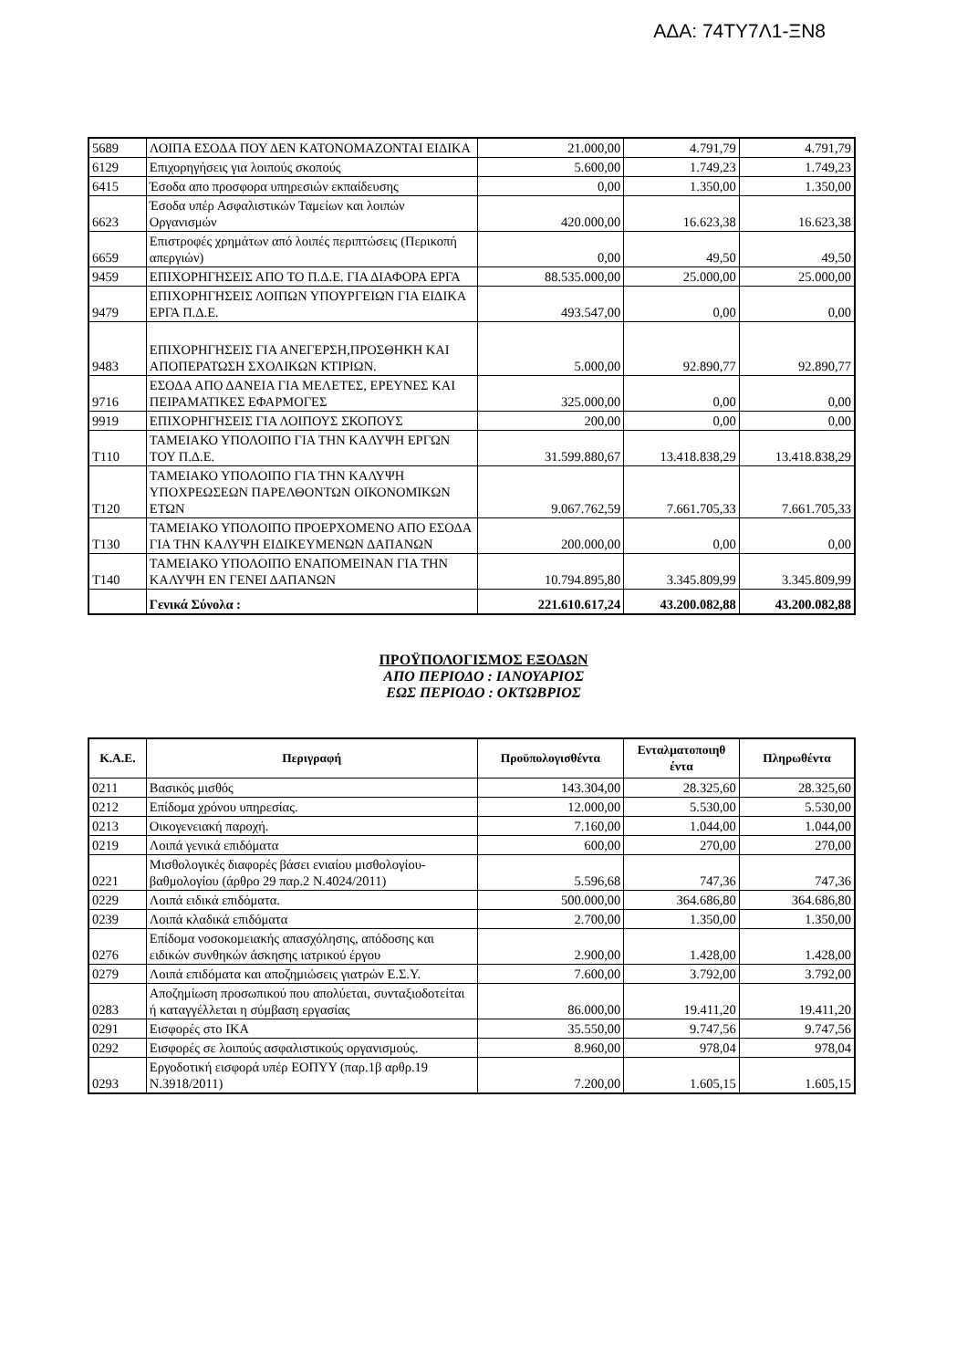ΑΔΑ: 74ΤΥ7Λ1-ΞΝ8
| 5689 | ΛΟΙΠΑ ΕΣΟΔΑ ΠΟΥ ΔΕΝ ΚΑΤΟΝΟΜΑΖΟΝΤΑΙ ΕΙΔΙΚΑ | 21.000,00 | 4.791,79 | 4.791,79 |
| 6129 | Επιχορηγήσεις για λοιπούς σκοπούς | 5.600,00 | 1.749,23 | 1.749,23 |
| 6415 | Έσοδα απο προσφορα υπηρεσιών εκπαίδευσης | 0,00 | 1.350,00 | 1.350,00 |
| 6623 | Έσοδα υπέρ Ασφαλιστικών Ταμείων και λοιπών Οργανισμών | 420.000,00 | 16.623,38 | 16.623,38 |
| 6659 | Επιστροφές χρημάτων από λοιπές περιπτώσεις (Περικοπή απεργιών) | 0,00 | 49,50 | 49,50 |
| 9459 | ΕΠΙΧΟΡΗΓΗΣΕΙΣ ΑΠΟ ΤΟ Π.Δ.Ε. ΓΙΑ ΔΙΑΦΟΡΑ ΕΡΓΑ | 88.535.000,00 | 25.000,00 | 25.000,00 |
| 9479 | ΕΠΙΧΟΡΗΓΗΣΕΙΣ ΛΟΙΠΩΝ ΥΠΟΥΡΓΕΙΩΝ ΓΙΑ ΕΙΔΙΚΑ ΕΡΓΑ Π.Δ.Ε. | 493.547,00 | 0,00 | 0,00 |
| 9483 | ΕΠΙΧΟΡΗΓΗΣΕΙΣ ΓΙΑ ΑΝΕΓΕΡΣΗ,ΠΡΟΣΘΗΚΗ ΚΑΙ ΑΠΟΠΕΡΑΤΩΣΗ ΣΧΟΛΙΚΩΝ ΚΤΙΡΙΩΝ. | 5.000,00 | 92.890,77 | 92.890,77 |
| 9716 | ΕΣΟΔΑ ΑΠΟ ΔΑΝΕΙΑ ΓΙΑ ΜΕΛΕΤΕΣ, ΕΡΕΥΝΕΣ ΚΑΙ ΠΕΙΡΑΜΑΤΙΚΕΣ ΕΦΑΡΜΟΓΕΣ | 325.000,00 | 0,00 | 0,00 |
| 9919 | ΕΠΙΧΟΡΗΓΗΣΕΙΣ ΓΙΑ ΛΟΙΠΟΥΣ ΣΚΟΠΟΥΣ | 200,00 | 0,00 | 0,00 |
| Τ110 | ΤΑΜΕΙΑΚΟ ΥΠΟΛΟΙΠΟ ΓΙΑ ΤΗΝ ΚΑΛΥΨΗ ΕΡΓΩΝ ΤΟΥ Π.Δ.Ε. | 31.599.880,67 | 13.418.838,29 | 13.418.838,29 |
| Τ120 | ΤΑΜΕΙΑΚΟ ΥΠΟΛΟΙΠΟ ΓΙΑ ΤΗΝ ΚΑΛΥΨΗ ΥΠΟΧΡΕΩΣΕΩΝ ΠΑΡΕΛΘΟΝΤΩΝ ΟΙΚΟΝΟΜΙΚΩΝ ΕΤΩΝ | 9.067.762,59 | 7.661.705,33 | 7.661.705,33 |
| Τ130 | ΤΑΜΕΙΑΚΟ ΥΠΟΛΟΙΠΟ ΠΡΟΕΡΧΟΜΕΝΟ ΑΠΟ ΕΣΟΔΑ ΓΙΑ ΤΗΝ ΚΑΛΥΨΗ ΕΙΔΙΚΕΥΜΕΝΩΝ ΔΑΠΑΝΩΝ | 200.000,00 | 0,00 | 0,00 |
| Τ140 | ΤΑΜΕΙΑΚΟ ΥΠΟΛΟΙΠΟ ΕΝΑΠΟΜΕΙΝΑΝ ΓΙΑ ΤΗΝ ΚΑΛΥΨΗ ΕΝ ΓΕΝΕΙ ΔΑΠΑΝΩΝ | 10.794.895,80 | 3.345.809,99 | 3.345.809,99 |
| | Γενικά Σύνολα : | 221.610.617,24 | 43.200.082,88 | 43.200.082,88 |
ΠΡΟΫΠΟΛΟΓΙΣΜΟΣ ΕΞΟΔΩΝ
ΑΠΟ ΠΕΡΙΟΔΟ : ΙΑΝΟΥΑΡΙΟΣ
ΕΩΣ ΠΕΡΙΟΔΟ : ΟΚΤΩΒΡΙΟΣ
| Κ.Α.Ε. | Περιγραφή | Προϋπολογισθέντα | Ενταλματοποιηθ έντα | Πληρωθέντα |
| --- | --- | --- | --- | --- |
| 0211 | Βασικός μισθός | 143.304,00 | 28.325,60 | 28.325,60 |
| 0212 | Επίδομα χρόνου υπηρεσίας. | 12.000,00 | 5.530,00 | 5.530,00 |
| 0213 | Οικογενειακή παροχή. | 7.160,00 | 1.044,00 | 1.044,00 |
| 0219 | Λοιπά γενικά επιδόματα | 600,00 | 270,00 | 270,00 |
| 0221 | Μισθολογικές διαφορές βάσει ενιαίου μισθολογίου-βαθμολογίου (άρθρο 29 παρ.2 Ν.4024/2011) | 5.596,68 | 747,36 | 747,36 |
| 0229 | Λοιπά ειδικά επιδόματα. | 500.000,00 | 364.686,80 | 364.686,80 |
| 0239 | Λοιπά κλαδικά επιδόματα | 2.700,00 | 1.350,00 | 1.350,00 |
| 0276 | Επίδομα νοσοκομειακής απασχόλησης, απόδοσης και ειδικών συνθηκών άσκησης ιατρικού έργου | 2.900,00 | 1.428,00 | 1.428,00 |
| 0279 | Λοιπά επιδόματα και αποζημιώσεις γιατρών Ε.Σ.Υ. | 7.600,00 | 3.792,00 | 3.792,00 |
| 0283 | Αποζημίωση προσωπικού που απολύεται, συνταξιοδοτείται ή καταγγέλλεται η σύμβαση εργασίας | 86.000,00 | 19.411,20 | 19.411,20 |
| 0291 | Εισφορές στο ΙΚΑ | 35.550,00 | 9.747,56 | 9.747,56 |
| 0292 | Εισφορές σε λοιπούς ασφαλιστικούς οργανισμούς. | 8.960,00 | 978,04 | 978,04 |
| 0293 | Εργοδοτική εισφορά υπέρ ΕΟΠΥΥ (παρ.1β αρθρ.19 Ν.3918/2011) | 7.200,00 | 1.605,15 | 1.605,15 |